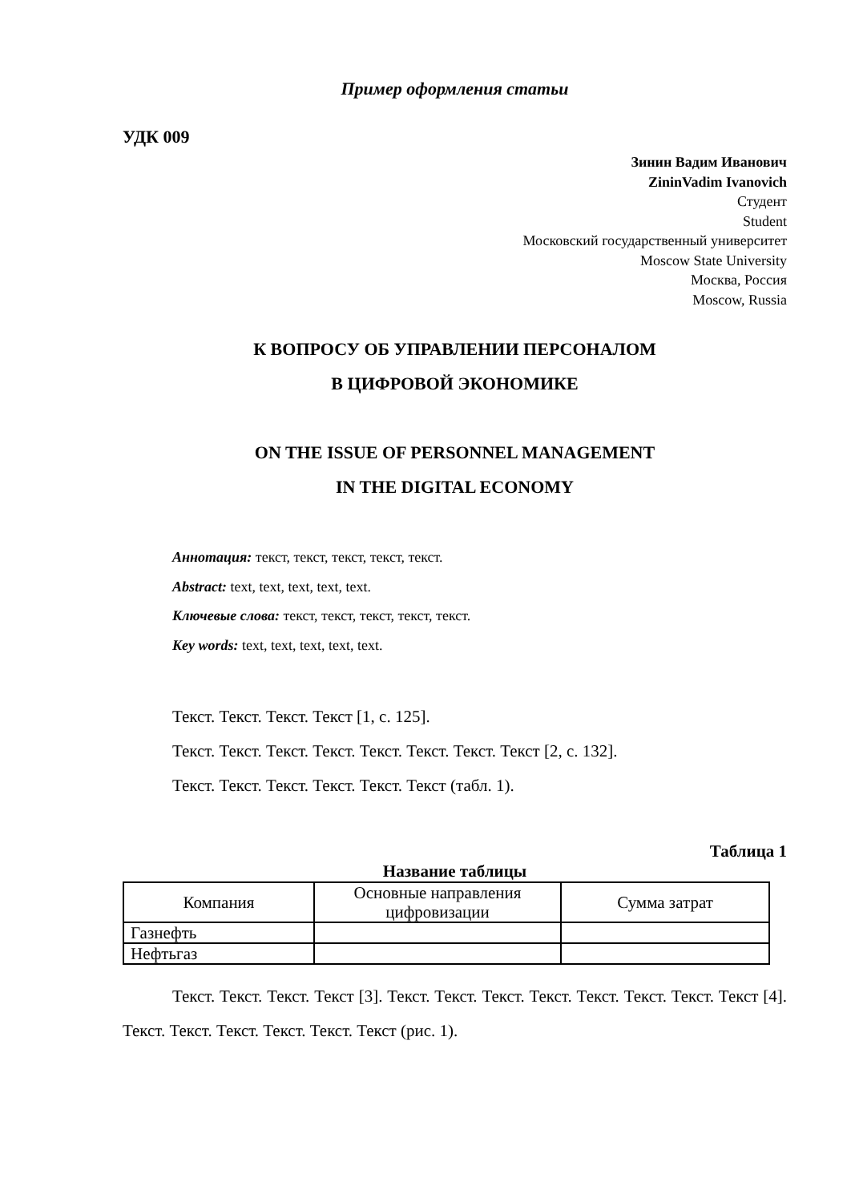Пример оформления статьи
УДК 009
Зинин Вадим Иванович
ZininVadim Ivanovich
Студент
Student
Московский государственный университет
Moscow State University
Москва, Россия
Moscow, Russia
К ВОПРОСУ ОБ УПРАВЛЕНИИ ПЕРСОНАЛОМ
В ЦИФРОВОЙ ЭКОНОМИКЕ
ON THE ISSUE OF PERSONNEL MANAGEMENT
IN THE DIGITAL ECONOMY
Аннотация: текст, текст, текст, текст, текст.
Abstract: text, text, text, text, text.
Ключевые слова: текст, текст, текст, текст, текст.
Key words: text, text, text, text, text.
Текст. Текст. Текст. Текст [1, с. 125].
Текст. Текст. Текст. Текст. Текст. Текст. Текст. Текст [2, с. 132].
Текст. Текст. Текст. Текст. Текст. Текст (табл. 1).
Таблица 1
Название таблицы
| Компания | Основные направления цифровизации | Сумма затрат |
| Газнефть | | |
| Нефтьгаз | | |
Текст. Текст. Текст. Текст [3]. Текст. Текст. Текст. Текст. Текст. Текст. Текст. Текст [4]. Текст. Текст. Текст. Текст. Текст. Текст (рис. 1).